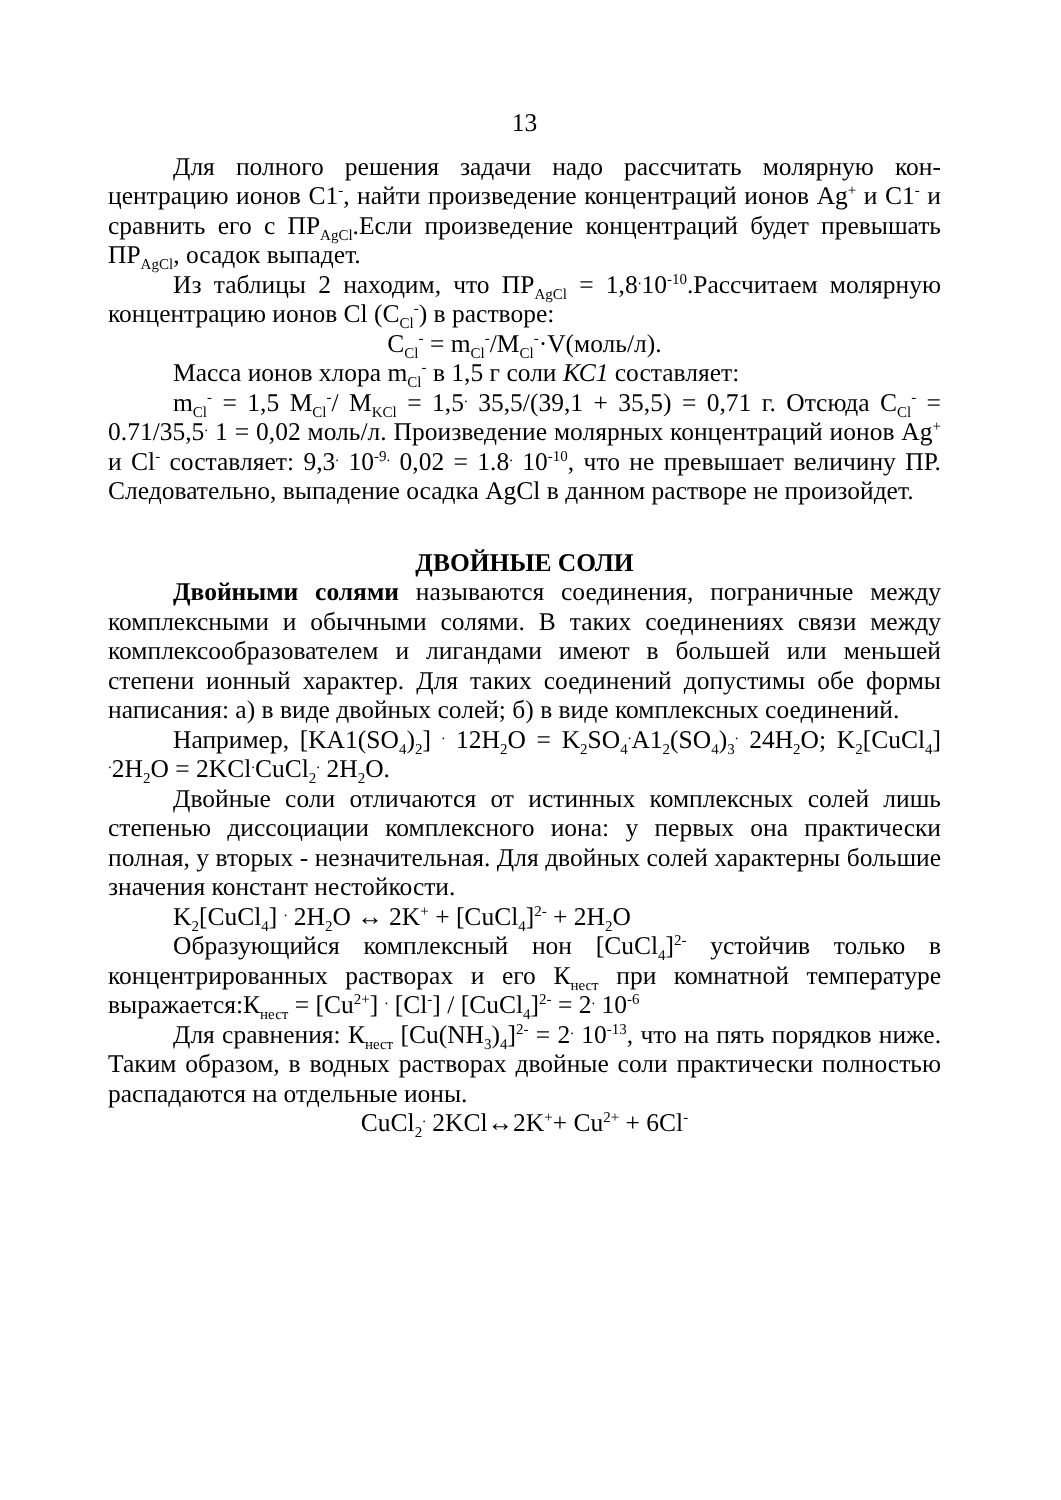13
Для полного решения задачи надо рассчитать молярную кон­центрацию ионов C1<sup>-</sup>, найти произведение концентраций ионов Ag<sup>+</sup> и C1<sup>-</sup> и сравнить его с ПР<sub>AgCl</sub>.Если произведение концентраций будет превышать ПР<sub>AgCl</sub>, осадок выпадет.
Из таблицы 2 находим, что ПР<sub>AgCl</sub> = 1,8<sup>.</sup>10<sup>-10</sup>.Рассчитаем мо­лярную концентрацию ионов Cl (C<sub>Cl</sub><sup>-</sup>) в растворе:
C<sub>Cl</sub><sup>-</sup> = m<sub>Cl</sub><sup>-</sup>/M<sub>Cl</sub><sup>-</sup>·V(моль/л).
Масса ионов хлора m<sub>Cl</sub><sup>-</sup> в 1,5 г соли КС1 составляет:
m<sub>Cl</sub><sup>-</sup> = 1,5 M<sub>Cl</sub><sup>-</sup>/ M<sub>KCl</sub> = 1,5<sup>.</sup> 35,5/(39,1 + 35,5) = 0,71 г. Отсюда C<sub>Cl</sub><sup>-</sup> = 0.71/35,5<sup>.</sup> 1 = 0,02 моль/л. Произведение молярных концен­траций ионов Ag<sup>+</sup> и Cl<sup>-</sup> составляет: 9,3<sup>.</sup> 10<sup>-9.</sup> 0,02 = 1.8<sup>.</sup> 10<sup>-10</sup>, что не превышает величину ПР. Следовательно, выпадение осадка AgCl в данном растворе не произойдет.
ДВОЙНЫЕ СОЛИ
Двойными солями называются соединения, пограничные между комплексными и обычными солями. В таких соединениях связи между комплексообразователем и лигандами имеют в боль­шей или меньшей степени ионный характер. Для таких соединений допустимы обе формы написания: а) в виде двойных солей; б) в виде комплексных соединений.
Например, [KA1(SO<sub>4</sub>)<sub>2</sub>] <sup>.</sup> 12H<sub>2</sub>O = K<sub>2</sub>SO<sub>4</sub><sup>.</sup>A1<sub>2</sub>(SO<sub>4</sub>)<sub>3</sub><sup>.</sup> 24H<sub>2</sub>O; K<sub>2</sub>[CuCl<sub>4</sub>] <sup>.</sup>2H<sub>2</sub>O = 2KCl<sup>.</sup>CuCl<sub>2</sub><sup>.</sup> 2H<sub>2</sub>O.
Двойные соли отличаются от истинных комплексных солей лишь степенью диссоциации комплексного иона: у первых она практически полная, у вторых - незначительная. Для двойных со­лей характерны большие значения констант нестойкости.
K<sub>2</sub>[CuCl<sub>4</sub>] <sup>.</sup> 2H<sub>2</sub>O ↔ 2K<sup>+</sup> + [CuCl<sub>4</sub>]<sup>2-</sup> + 2H<sub>2</sub>O
Образующийся комплексный нон [CuCl<sub>4</sub>]<sup>2-</sup> устойчив только в концентрированных растворах и его К<sub>нест</sub> при комнатной темпера­туре выражается:К<sub>нест</sub> = [Cu<sup>2+</sup>] <sup>.</sup> [Cl<sup>-</sup>] / [CuCl<sub>4</sub>]<sup>2-</sup> = 2<sup>.</sup> 10<sup>-6</sup>
Для сравнения: К<sub>нест</sub> [Cu(NH<sub>3</sub>)<sub>4</sub>]<sup>2-</sup> = 2<sup>.</sup> 10<sup>-13</sup>, что на пять поряд­ков ниже. Таким образом, в водных растворах двойные соли прак­тически полностью распадаются на отдельные ионы.
CuCl<sub>2</sub><sup>.</sup> 2KCl↔2K<sup>+</sup>+ Cu<sup>2+</sup> + 6Cl<sup>-</sup>